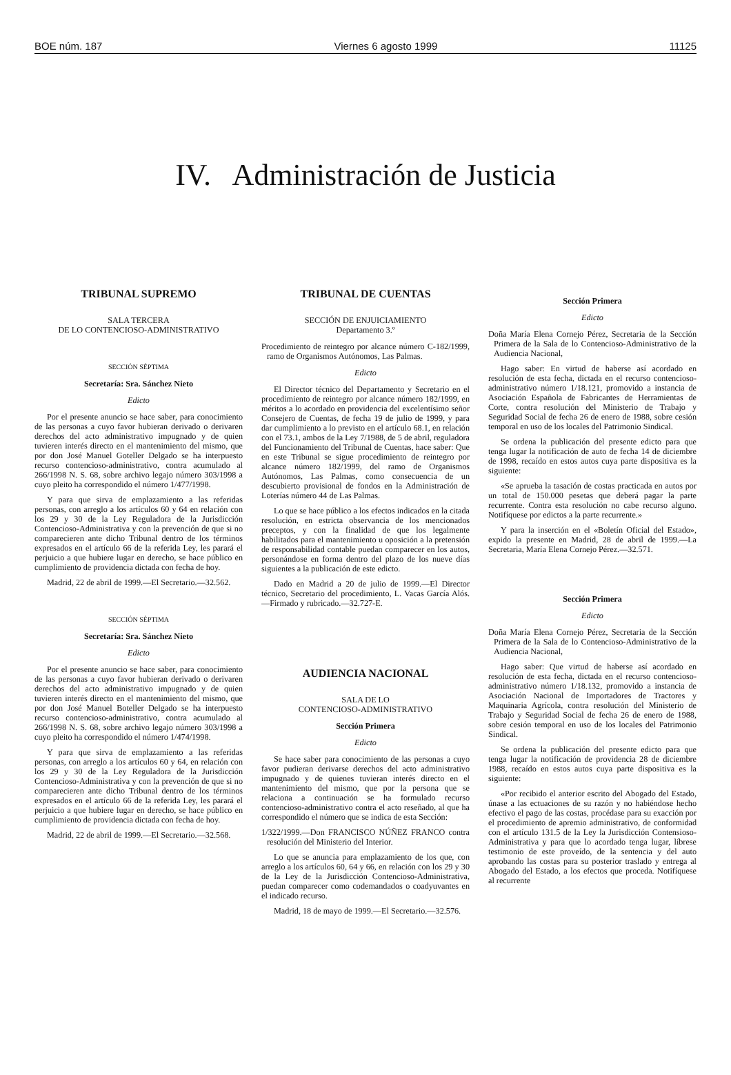BOE núm. 187 Viernes 6 agosto 1999 11125
IV. Administración de Justicia
TRIBUNAL SUPREMO
SALA TERCERA
DE LO CONTENCIOSO-ADMINISTRATIVO
SECCIÓN SÉPTIMA
Secretaría: Sra. Sánchez Nieto
Edicto
Por el presente anuncio se hace saber, para conocimiento de las personas a cuyo favor hubieran derivado o derivaren derechos del acto administrativo impugnado y de quien tuvieren interés directo en el mantenimiento del mismo, que por don José Manuel Goteller Delgado se ha interpuesto recurso contencioso-administrativo, contra acumulado al 266/1998 N. S. 68, sobre archivo legajo número 303/1998 a cuyo pleito ha correspondido el número 1/477/1998.
Y para que sirva de emplazamiento a las referidas personas, con arreglo a los artículos 60 y 64 en relación con los 29 y 30 de la Ley Reguladora de la Jurisdicción Contencioso-Administrativa y con la prevención de que si no comparecieren ante dicho Tribunal dentro de los términos expresados en el artículo 66 de la referida Ley, les parará el perjuicio a que hubiere lugar en derecho, se hace público en cumplimiento de providencia dictada con fecha de hoy.
Madrid, 22 de abril de 1999.—El Secretario.—32.562.
SECCIÓN SÉPTIMA
Secretaría: Sra. Sánchez Nieto
Edicto
Por el presente anuncio se hace saber, para conocimiento de las personas a cuyo favor hubieran derivado o derivaren derechos del acto administrativo impugnado y de quien tuvieren interés directo en el mantenimiento del mismo, que por don José Manuel Boteller Delgado se ha interpuesto recurso contencioso-administrativo, contra acumulado al 266/1998 N. S. 68, sobre archivo legajo número 303/1998 a cuyo pleito ha correspondido el número 1/474/1998.
Y para que sirva de emplazamiento a las referidas personas, con arreglo a los artículos 60 y 64, en relación con los 29 y 30 de la Ley Reguladora de la Jurisdicción Contencioso-Administrativa y con la prevención de que si no comparecieren ante dicho Tribunal dentro de los términos expresados en el artículo 66 de la referida Ley, les parará el perjuicio a que hubiere lugar en derecho, se hace público en cumplimiento de providencia dictada con fecha de hoy.
Madrid, 22 de abril de 1999.—El Secretario.—32.568.
TRIBUNAL DE CUENTAS
SECCIÓN DE ENJUICIAMIENTO
Departamento 3.º
Procedimiento de reintegro por alcance número C-182/1999, ramo de Organismos Autónomos, Las Palmas.
Edicto
El Director técnico del Departamento y Secretario en el procedimiento de reintegro por alcance número 182/1999, en méritos a lo acordado en providencia del excelentísimo señor Consejero de Cuentas, de fecha 19 de julio de 1999, y para dar cumplimiento a lo previsto en el artículo 68.1, en relación con el 73.1, ambos de la Ley 7/1988, de 5 de abril, reguladora del Funcionamiento del Tribunal de Cuentas, hace saber: Que en este Tribunal se sigue procedimiento de reintegro por alcance número 182/1999, del ramo de Organismos Autónomos, Las Palmas, como consecuencia de un descubierto provisional de fondos en la Administración de Loterías número 44 de Las Palmas.
Lo que se hace público a los efectos indicados en la citada resolución, en estricta observancia de los mencionados preceptos, y con la finalidad de que los legalmente habilitados para el mantenimiento u oposición a la pretensión de responsabilidad contable puedan comparecer en los autos, personándose en forma dentro del plazo de los nueve días siguientes a la publicación de este edicto.
Dado en Madrid a 20 de julio de 1999.—El Director técnico, Secretario del procedimiento, L. Vacas García Alós.—Firmado y rubricado.—32.727-E.
AUDIENCIA NACIONAL
SALA DE LO
CONTENCIOSO-ADMINISTRATIVO
Sección Primera
Edicto
Se hace saber para conocimiento de las personas a cuyo favor pudieran derivarse derechos del acto administrativo impugnado y de quienes tuvieran interés directo en el mantenimiento del mismo, que por la persona que se relaciona a continuación se ha formulado recurso contencioso-administrativo contra el acto reseñado, al que ha correspondido el número que se indica de esta Sección:
1/322/1999.—Don FRANCISCO NÚÑEZ FRANCO contra resolución del Ministerio del Interior.
Lo que se anuncia para emplazamiento de los que, con arreglo a los artículos 60, 64 y 66, en relación con los 29 y 30 de la Ley de la Jurisdicción Contencioso-Administrativa, puedan comparecer como codemandados o coadyuvantes en el indicado recurso.
Madrid, 18 de mayo de 1999.—El Secretario.—32.576.
Sección Primera
Edicto
Doña María Elena Cornejo Pérez, Secretaria de la Sección Primera de la Sala de lo Contencioso-Administrativo de la Audiencia Nacional,
Hago saber: En virtud de haberse así acordado en resolución de esta fecha, dictada en el recurso contencioso-administrativo número 1/18.121, promovido a instancia de Asociación Española de Fabricantes de Herramientas de Corte, contra resolución del Ministerio de Trabajo y Seguridad Social de fecha 26 de enero de 1988, sobre cesión temporal en uso de los locales del Patrimonio Sindical.
Se ordena la publicación del presente edicto para que tenga lugar la notificación de auto de fecha 14 de diciembre de 1998, recaído en estos autos cuya parte dispositiva es la siguiente:
«Se aprueba la tasación de costas practicada en autos por un total de 150.000 pesetas que deberá pagar la parte recurrente. Contra esta resolución no cabe recurso alguno. Notifíquese por edictos a la parte recurrente.»
Y para la inserción en el «Boletín Oficial del Estado», expido la presente en Madrid, 28 de abril de 1999.—La Secretaria, María Elena Cornejo Pérez.—32.571.
Sección Primera
Edicto
Doña María Elena Cornejo Pérez, Secretaria de la Sección Primera de la Sala de lo Contencioso-Administrativo de la Audiencia Nacional,
Hago saber: Que virtud de haberse así acordado en resolución de esta fecha, dictada en el recurso contencioso-administrativo número 1/18.132, promovido a instancia de Asociación Nacional de Importadores de Tractores y Maquinaria Agrícola, contra resolución del Ministerio de Trabajo y Seguridad Social de fecha 26 de enero de 1988, sobre cesión temporal en uso de los locales del Patrimonio Sindical.
Se ordena la publicación del presente edicto para que tenga lugar la notificación de providencia 28 de diciembre 1988, recaído en estos autos cuya parte dispositiva es la siguiente:
«Por recibido el anterior escrito del Abogado del Estado, únase a las ectuaciones de su razón y no habiéndose hecho efectivo el pago de las costas, procédase para su exacción por el procedimiento de apremio administrativo, de conformidad con el artículo 131.5 de la Ley la Jurisdicción Contensioso-Administrativa y para que lo acordado tenga lugar, líbrese testimonio de este proveído, de la sentencia y del auto aprobando las costas para su posterior traslado y entrega al Abogado del Estado, a los efectos que proceda. Notifíquese al recurrente